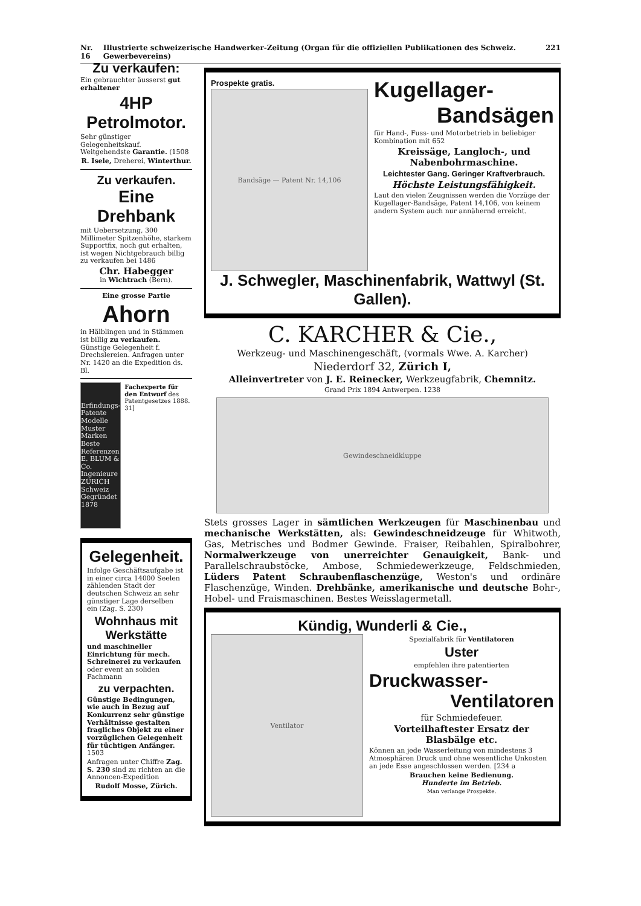Nr. 16 Illustrierte schweizerische Handwerker-Zeitung (Organ für die offiziellen Publikationen des Schweiz. Gewerbevereins) 221
Zu verkaufen:
Ein gebrauchter äusserst gut erhaltener
4HP Petrolmotor.
Sehr günstiger Gelegenheitskauf. Weitgehendste Garantie. (1508
R. Isele, Dreherei, Winterthur.
Zu verkaufen.
Eine Drehbank
mit Uebersetzung, 300 Millimeter Spitzenhöhe, starkem Supportfix, noch gut erhalten, ist wegen Nichtgebrauch billig zu verkaufen bei 1486
Chr. Habegger
in Wichtrach (Bern).
Eine grosse Partie
Ahorn
in Hälblingen und in Stämmen ist billig zu verkaufen. Günstige Gelegenheit f. Drechslereien. Anfragen unter Nr. 1420 an die Expedition ds. Bl.
Erfindungs-Patente Modelle Muster Marken Beste Referenzen E. BLUM & Co. Ingenieure ZÜRICH Schweiz Gegründet 1878
Fachexperte für den Entwurf des Patentgesetzes 1888. 31]
Gelegenheit.
Infolge Geschäftsaufgabe ist in einer circa 14000 Seelen zählenden Stadt der deutschen Schweiz an sehr günstiger Lage derselben ein (Zag. S. 230)
Wohnhaus mit Werkstätte
und maschineller Einrichtung für mech. Schreinerei zu verkaufen oder event an soliden Fachmann
zu verpachten.
Günstige Bedingungen, wie auch in Bezug auf Konkurrenz sehr günstige Verhältnisse gestalten fragliches Objekt zu einer vorzüglichen Gelegenheit für tüchtigen Anfänger. 1503
Anfragen unter Chiffre Zag. S. 230 sind zu richten an die Annoncen-Expedition
Rudolf Mosse, Zürich.
Prospekte gratis.
Bandsäge — Patent Nr. 14,106
Kugellager-
Bandsägen
für Hand-, Fuss- und Motorbetrieb in beliebiger Kombination mit 652
Kreissäge, Langloch-, und Nabenbohrmaschine.
Leichtester Gang. Geringer Kraftverbrauch.
Höchste Leistungsfähigkeit.
Laut den vielen Zeugnissen werden die Vorzüge der Kugellager-Bandsäge, Patent 14,106, von keinem andern System auch nur annähernd erreicht.
J. Schwegler, Maschinenfabrik, Wattwyl (St. Gallen).
C. KARCHER & Cie.,
Werkzeug- und Maschinengeschäft, (vormals Wwe. A. Karcher)
Niederdorf 32, Zürich I,
Alleinvertreter von J. E. Reinecker, Werkzeugfabrik, Chemnitz.
Grand Prix 1894 Antwerpen. 1238
Gewindeschneidkluppe
Stets grosses Lager in sämtlichen Werkzeugen für Maschinenbau und mechanische Werkstätten, als: Gewindeschneidzeuge für Whitwoth, Gas, Metrisches und Bodmer Gewinde. Fraiser, Reibahlen, Spiralbohrer, Normalwerkzeuge von unerreichter Genauigkeit, Bank- und Parallelschraubstöcke, Ambose, Schmiedewerkzeuge, Feldschmieden, Lüders Patent Schraubenflaschenzüge, Weston's und ordinäre Flaschenzüge, Winden. Drehbänke, amerikanische und deutsche Bohr-, Hobel- und Fraismaschinen. Bestes Weisslagermetall.
Kündig, Wunderli & Cie.,
Ventilator
Spezialfabrik für Ventilatoren
Uster
empfehlen ihre patentierten
Druckwasser-
Ventilatoren
für Schmiedefeuer.
Vorteilhaftester Ersatz der Blasbälge etc.
Können an jede Wasserleitung von mindestens 3 Atmosphären Druck und ohne wesentliche Unkosten an jede Esse angeschlossen werden. [234 a
Brauchen keine Bedienung.
Hunderte im Betrieb.
Man verlange Prospekte.